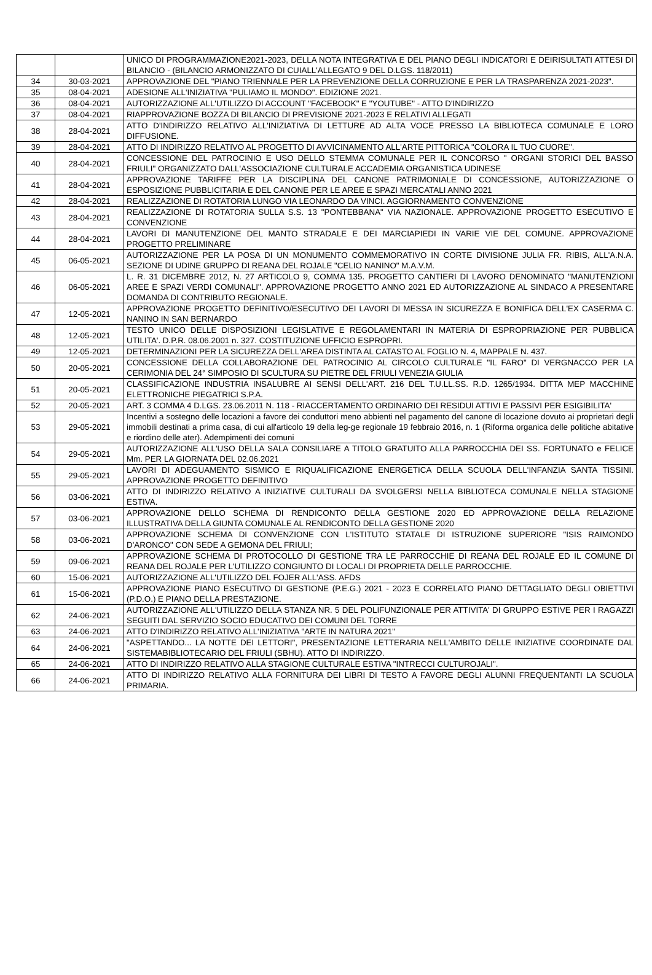| | | UNICO DI PROGRAMMAZIONE2021-2023, DELLA NOTA INTEGRATIVA E DEL PIANO DEGLI INDICATORI E DEIRISULTATI ATTESI DI BILANCIO - (BILANCIO ARMONIZZATO DI CUIALL'ALLEGATO 9 DEL D.LGS. 118/2011) |
| 34 | 30-03-2021 | APPROVAZIONE DEL "PIANO TRIENNALE PER LA PREVENZIONE DELLA CORRUZIONE E PER LA TRASPARENZA 2021-2023". |
| 35 | 08-04-2021 | ADESIONE ALL'INIZIATIVA "PULIAMO IL MONDO". EDIZIONE 2021. |
| 36 | 08-04-2021 | AUTORIZZAZIONE ALL'UTILIZZO DI ACCOUNT "FACEBOOK" E "YOUTUBE" - ATTO D'INDIRIZZO |
| 37 | 08-04-2021 | RIAPPROVAZIONE BOZZA DI BILANCIO DI PREVISIONE 2021-2023 E RELATIVI ALLEGATI |
| 38 | 28-04-2021 | ATTO D'INDIRIZZO RELATIVO ALL'INIZIATIVA DI LETTURE AD ALTA VOCE PRESSO LA BIBLIOTECA COMUNALE E LORO DIFFUSIONE. |
| 39 | 28-04-2021 | ATTO DI INDIRIZZO RELATIVO AL PROGETTO DI AVVICINAMENTO ALL'ARTE PITTORICA "COLORA IL TUO CUORE". |
| 40 | 28-04-2021 | CONCESSIONE DEL PATROCINIO E USO DELLO STEMMA COMUNALE PER IL CONCORSO " ORGANI STORICI DEL BASSO FRIULI" ORGANIZZATO DALL'ASSOCIAZIONE CULTURALE ACCADEMIA ORGANISTICA UDINESE |
| 41 | 28-04-2021 | APPROVAZIONE TARIFFE PER LA DISCIPLINA DEL CANONE PATRIMONIALE DI CONCESSIONE, AUTORIZZAZIONE O ESPOSIZIONE PUBBLICITARIA E DEL CANONE PER LE AREE E SPAZI MERCATALI ANNO 2021 |
| 42 | 28-04-2021 | REALIZZAZIONE DI ROTATORIA LUNGO VIA LEONARDO DA VINCI. AGGIORNAMENTO CONVENZIONE |
| 43 | 28-04-2021 | REALIZZAZIONE DI ROTATORIA SULLA S.S. 13 "PONTEBBANA" VIA NAZIONALE. APPROVAZIONE PROGETTO ESECUTIVO E CONVENZIONE |
| 44 | 28-04-2021 | LAVORI DI MANUTENZIONE DEL MANTO STRADALE E DEI MARCIAPIEDI IN VARIE VIE DEL COMUNE. APPROVAZIONE PROGETTO PRELIMINARE |
| 45 | 06-05-2021 | AUTORIZZAZIONE PER LA POSA DI UN MONUMENTO COMMEMORATIVO IN CORTE DIVISIONE JULIA FR. RIBIS, ALL'A.N.A. SEZIONE DI UDINE GRUPPO DI REANA DEL ROJALE "CELIO NANINO" M.A.V.M. |
| 46 | 06-05-2021 | L. R. 31 DICEMBRE 2012, N. 27 ARTICOLO 9, COMMA 135. PROGETTO CANTIERI DI LAVORO DENOMINATO "MANUTENZIONI AREE E SPAZI VERDI COMUNALI". APPROVAZIONE PROGETTO ANNO 2021 ED AUTORIZZAZIONE AL SINDACO A PRESENTARE DOMANDA DI CONTRIBUTO REGIONALE. |
| 47 | 12-05-2021 | APPROVAZIONE PROGETTO DEFINITIVO/ESECUTIVO DEI LAVORI DI MESSA IN SICUREZZA E BONIFICA DELL'EX CASERMA C. NANINO IN SAN BERNARDO |
| 48 | 12-05-2021 | TESTO UNICO DELLE DISPOSIZIONI LEGISLATIVE E REGOLAMENTARI IN MATERIA DI ESPROPRIAZIONE PER PUBBLICA UTILITA'. D.P.R. 08.06.2001 n. 327. COSTITUZIONE UFFICIO ESPROPRI. |
| 49 | 12-05-2021 | DETERMINAZIONI PER LA SICUREZZA DELL'AREA DISTINTA AL CATASTO AL FOGLIO N. 4, MAPPALE N. 437. |
| 50 | 20-05-2021 | CONCESSIONE DELLA COLLABORAZIONE DEL PATROCINIO AL CIRCOLO CULTURALE "IL FARO" DI VERGNACCO PER LA CERIMONIA DEL 24° SIMPOSIO DI SCULTURA SU PIETRE DEL FRIULI VENEZIA GIULIA |
| 51 | 20-05-2021 | CLASSIFICAZIONE INDUSTRIA INSALUBRE AI SENSI DELL'ART. 216 DEL T.U.LL.SS. R.D. 1265/1934. DITTA MEP MACCHINE ELETTRONICHE PIEGATRICI S.P.A. |
| 52 | 20-05-2021 | ART. 3 COMMA 4 D.LGS. 23.06.2011 N. 118 - RIACCERTAMENTO ORDINARIO DEI RESIDUI ATTIVI E PASSIVI PER ESIGIBILITA' |
| 53 | 29-05-2021 | Incentivi a sostegno delle locazioni a favore dei conduttori meno abbienti nel pagamento del canone di locazione dovuto ai proprietari degli immobili destinati a prima casa, di cui all'articolo 19 della leg-ge regionale 19 febbraio 2016, n. 1 (Riforma organica delle politiche abitative e riordino delle ater). Adempimenti dei comuni |
| 54 | 29-05-2021 | AUTORIZZAZIONE ALL'USO DELLA SALA CONSILIARE A TITOLO GRATUITO ALLA PARROCCHIA DEI SS. FORTUNATO e FELICE Mm. PER LA GIORNATA DEL 02.06.2021 |
| 55 | 29-05-2021 | LAVORI DI ADEGUAMENTO SISMICO E RIQUALIFICAZIONE ENERGETICA DELLA SCUOLA DELL'INFANZIA SANTA TISSINI. APPROVAZIONE PROGETTO DEFINITIVO |
| 56 | 03-06-2021 | ATTO DI INDIRIZZO RELATIVO A INIZIATIVE CULTURALI DA SVOLGERSI NELLA BIBLIOTECA COMUNALE NELLA STAGIONE ESTIVA. |
| 57 | 03-06-2021 | APPROVAZIONE DELLO SCHEMA DI RENDICONTO DELLA GESTIONE 2020 ED APPROVAZIONE DELLA RELAZIONE ILLUSTRATIVA DELLA GIUNTA COMUNALE AL RENDICONTO DELLA GESTIONE 2020 |
| 58 | 03-06-2021 | APPROVAZIONE SCHEMA DI CONVENZIONE CON L'ISTITUTO STATALE DI ISTRUZIONE SUPERIORE "ISIS RAIMONDO D'ARONCO" CON SEDE A GEMONA DEL FRIULI; |
| 59 | 09-06-2021 | APPROVAZIONE SCHEMA DI PROTOCOLLO DI GESTIONE TRA LE PARROCCHIE DI REANA DEL ROJALE ED IL COMUNE DI REANA DEL ROJALE PER L'UTILIZZO CONGIUNTO DI LOCALI DI PROPRIETA DELLE PARROCCHIE. |
| 60 | 15-06-2021 | AUTORIZZAZIONE ALL'UTILIZZO DEL FOJER ALL'ASS. AFDS |
| 61 | 15-06-2021 | APPROVAZIONE PIANO ESECUTIVO DI GESTIONE (P.E.G.) 2021 - 2023 E CORRELATO PIANO DETTAGLIATO DEGLI OBIETTIVI (P.D.O.) E PIANO DELLA PRESTAZIONE. |
| 62 | 24-06-2021 | AUTORIZZAZIONE ALL'UTILIZZO DELLA STANZA NR. 5 DEL POLIFUNZIONALE PER ATTIVITA' DI GRUPPO ESTIVE PER I RAGAZZI SEGUITI DAL SERVIZIO SOCIO EDUCATIVO DEI COMUNI DEL TORRE |
| 63 | 24-06-2021 | ATTO D'INDIRIZZO RELATIVO ALL'INIZIATIVA "ARTE IN NATURA 2021" |
| 64 | 24-06-2021 | "ASPETTANDO... LA NOTTE DEI LETTORI", PRESENTAZIONE LETTERARIA NELL'AMBITO DELLE INIZIATIVE COORDINATE DAL SISTEMABIBLIOTECARIO DEL FRIULI (SBHU). ATTO DI INDIRIZZO. |
| 65 | 24-06-2021 | ATTO DI INDIRIZZO RELATIVO ALLA STAGIONE CULTURALE ESTIVA "INTRECCI CULTUROJALI". |
| 66 | 24-06-2021 | ATTO DI INDIRIZZO RELATIVO ALLA FORNITURA DEI LIBRI DI TESTO A FAVORE DEGLI ALUNNI FREQUENTANTI LA SCUOLA PRIMARIA. |